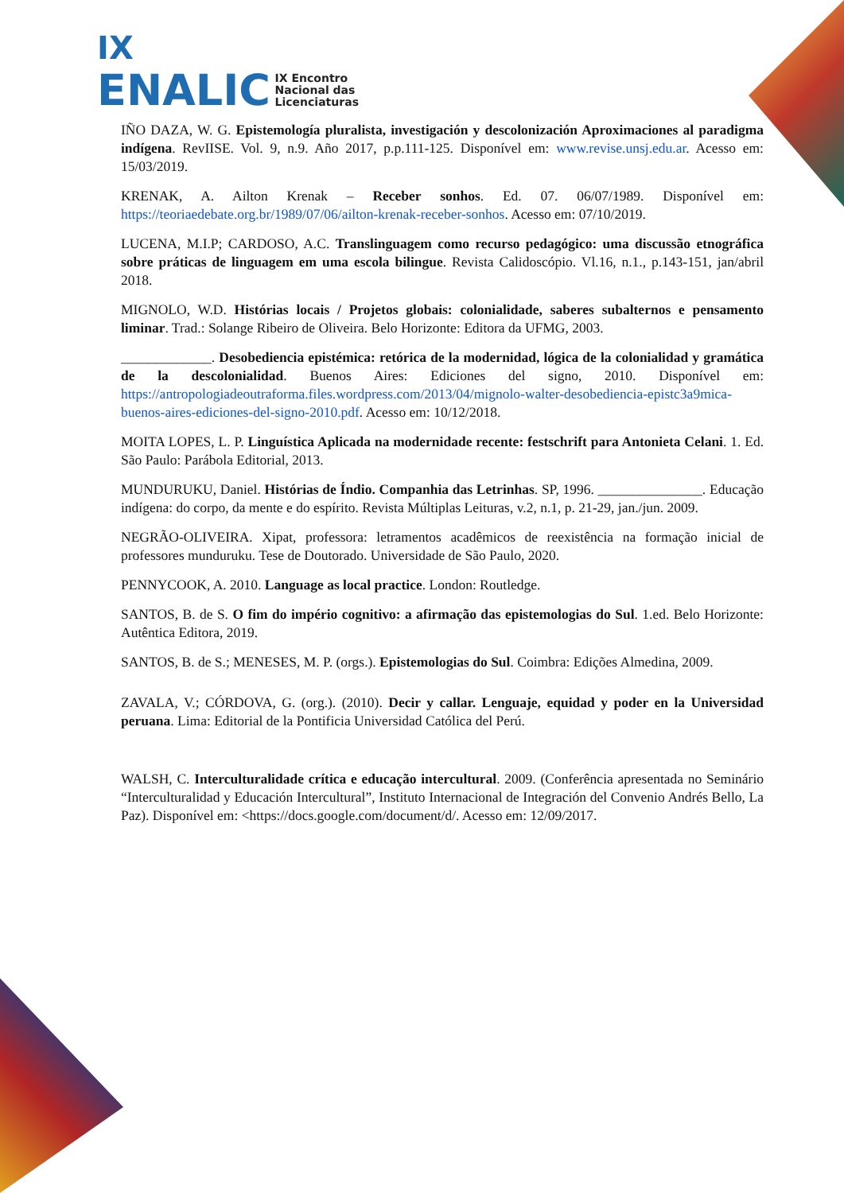IX
ENALIC IX Encontro
Nacional das
Licenciaturas
IÑO DAZA, W. G. Epistemología pluralista, investigación y descolonización Aproximaciones al paradigma indígena. RevIISE. Vol. 9, n.9. Año 2017, p.p.111-125. Disponível em: www.revise.unsj.edu.ar. Acesso em: 15/03/2019.
KRENAK, A. Ailton Krenak – Receber sonhos. Ed. 07. 06/07/1989. Disponível em: https://teoriaedebate.org.br/1989/07/06/ailton-krenak-receber-sonhos. Acesso em: 07/10/2019.
LUCENA, M.I.P; CARDOSO, A.C. Translinguagem como recurso pedagógico: uma discussão etnográfica sobre práticas de linguagem em uma escola bilingue. Revista Calidoscópio. Vl.16, n.1., p.143-151, jan/abril 2018.
MIGNOLO, W.D. Histórias locais / Projetos globais: colonialidade, saberes subalternos e pensamento liminar. Trad.: Solange Ribeiro de Oliveira. Belo Horizonte: Editora da UFMG, 2003.
_____________. Desobediencia epistémica: retórica de la modernidad, lógica de la colonialidad y gramática de la descolonialidad. Buenos Aires: Ediciones del signo, 2010. Disponível em: https://antropologiadeoutraforma.files.wordpress.com/2013/04/mignolo-walter-desobediencia-epistc3a9mica-buenos-aires-ediciones-del-signo-2010.pdf. Acesso em: 10/12/2018.
MOITA LOPES, L. P. Linguística Aplicada na modernidade recente: festschrift para Antonieta Celani. 1. Ed. São Paulo: Parábola Editorial, 2013.
MUNDURUKU, Daniel. Histórias de Índio. Companhia das Letrinhas. SP, 1996. _______________. Educação indígena: do corpo, da mente e do espírito. Revista Múltiplas Leituras, v.2, n.1, p. 21-29, jan./jun. 2009.
NEGRÃO-OLIVEIRA. Xipat, professora: letramentos acadêmicos de reexistência na formação inicial de professores munduruku. Tese de Doutorado. Universidade de São Paulo, 2020.
PENNYCOOK, A. 2010. Language as local practice. London: Routledge.
SANTOS, B. de S. O fim do império cognitivo: a afirmação das epistemologias do Sul. 1.ed. Belo Horizonte: Autêntica Editora, 2019.
SANTOS, B. de S.; MENESES, M. P. (orgs.). Epistemologias do Sul. Coimbra: Edições Almedina, 2009.
ZAVALA, V.; CÓRDOVA, G. (org.). (2010). Decir y callar. Lenguaje, equidad y poder en la Universidad peruana. Lima: Editorial de la Pontificia Universidad Católica del Perú.
WALSH, C. Interculturalidade crítica e educação intercultural. 2009. (Conferência apresentada no Seminário “Interculturalidad y Educación Intercultural”, Instituto Internacional de Integración del Convenio Andrés Bello, La Paz). Disponível em: <https://docs.google.com/document/d/. Acesso em: 12/09/2017.